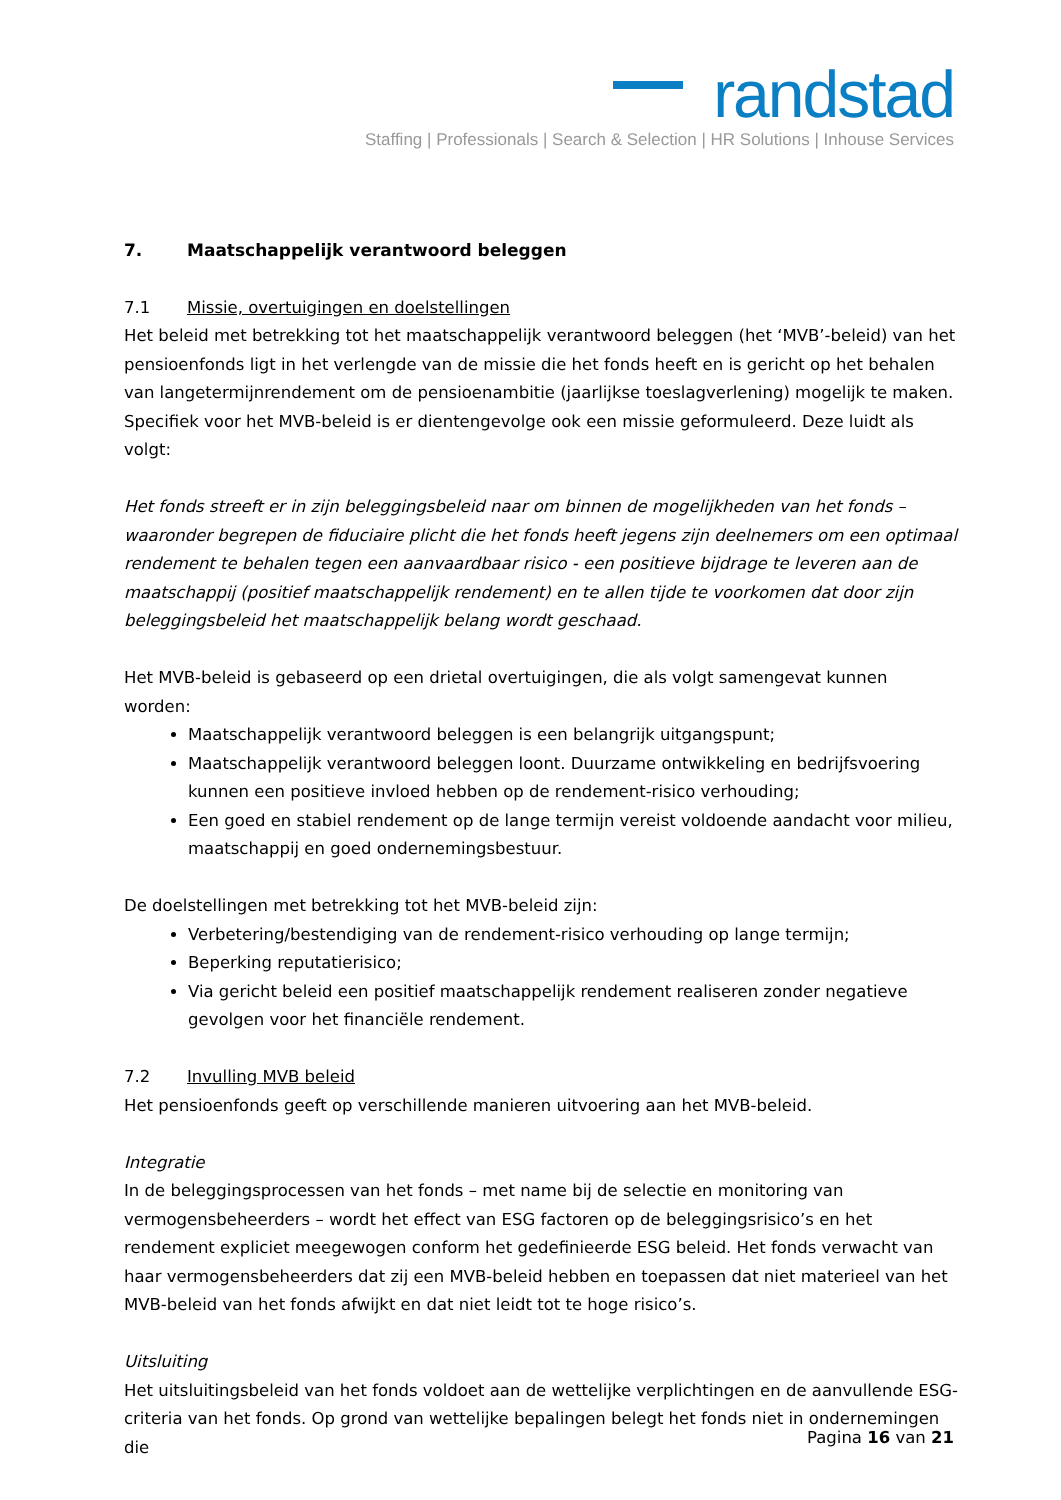randstad
Staffing | Professionals | Search & Selection | HR Solutions | Inhouse Services
7. Maatschappelijk verantwoord beleggen
7.1 Missie, overtuigingen en doelstellingen
Het beleid met betrekking tot het maatschappelijk verantwoord beleggen (het ‘MVB’-beleid) van het pensioenfonds ligt in het verlengde van de missie die het fonds heeft en is gericht op het behalen van langetermijnrendement om de pensioenambitie (jaarlijkse toeslagverlening) mogelijk te maken. Specifiek voor het MVB-beleid is er dientengevolge ook een missie geformuleerd. Deze luidt als volgt:
Het fonds streeft er in zijn beleggingsbeleid naar om binnen de mogelijkheden van het fonds – waaronder begrepen de fiduciaire plicht die het fonds heeft jegens zijn deelnemers om een optimaal rendement te behalen tegen een aanvaardbaar risico - een positieve bijdrage te leveren aan de maatschappij (positief maatschappelijk rendement) en te allen tijde te voorkomen dat door zijn beleggingsbeleid het maatschappelijk belang wordt geschaad.
Het MVB-beleid is gebaseerd op een drietal overtuigingen, die als volgt samengevat kunnen worden:
Maatschappelijk verantwoord beleggen is een belangrijk uitgangspunt;
Maatschappelijk verantwoord beleggen loont. Duurzame ontwikkeling en bedrijfsvoering kunnen een positieve invloed hebben op de rendement-risico verhouding;
Een goed en stabiel rendement op de lange termijn vereist voldoende aandacht voor milieu, maatschappij en goed ondernemingsbestuur.
De doelstellingen met betrekking tot het MVB-beleid zijn:
Verbetering/bestendiging van de rendement-risico verhouding op lange termijn;
Beperking reputatierisico;
Via gericht beleid een positief maatschappelijk rendement realiseren zonder negatieve gevolgen voor het financiële rendement.
7.2 Invulling MVB beleid
Het pensioenfonds geeft op verschillende manieren uitvoering aan het MVB-beleid.
Integratie
In de beleggingsprocessen van het fonds – met name bij de selectie en monitoring van vermogensbeheerders – wordt het effect van ESG factoren op de beleggingsrisico’s en het rendement expliciet meegewogen conform het gedefinieerde ESG beleid. Het fonds verwacht van haar vermogensbeheerders dat zij een MVB-beleid hebben en toepassen dat niet materieel van het MVB-beleid van het fonds afwijkt en dat niet leidt tot te hoge risico’s.
Uitsluiting
Het uitsluitingsbeleid van het fonds voldoet aan de wettelijke verplichtingen en de aanvullende ESG-criteria van het fonds. Op grond van wettelijke bepalingen belegt het fonds niet in ondernemingen die
Pagina 16 van 21